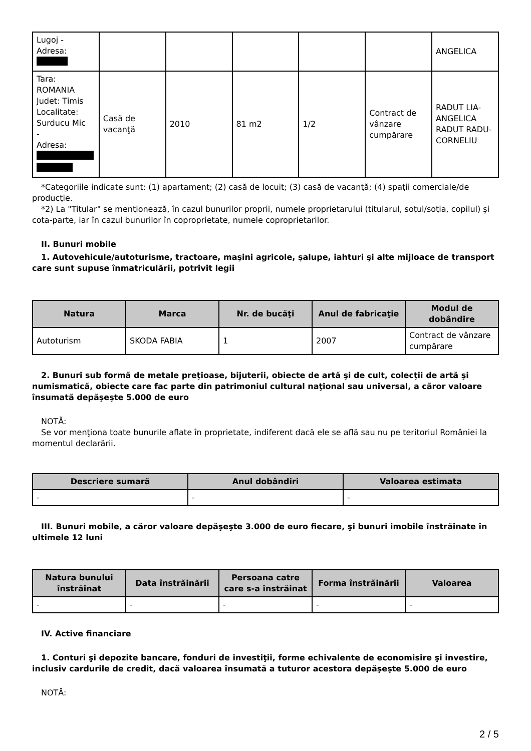| Lugoj - Adresa: | | | | | | ANGELICA |
| Tara: ROMANIA Judet: Timis Localitate: Surducu Mic - Adresa: | Casă de vacanţă | 2010 | 81 m2 | 1/2 | Contract de vânzare cumpărare | RADUT LIA-ANGELICA RADUT RADU-CORNELIU |
*Categoriile indicate sunt: (1) apartament; (2) casă de locuit; (3) casă de vacanţă; (4) spaţii comerciale/de producţie.
*2) La "Titular" se menţionează, în cazul bunurilor proprii, numele proprietarului (titularul, soţul/soţia, copilul) și cota-parte, iar în cazul bunurilor în coproprietate, numele coproprietarilor.
II. Bunuri mobile
1. Autovehicule/autoturisme, tractoare, maşini agricole, şalupe, iahturi şi alte mijloace de transport care sunt supuse înmatriculării, potrivit legii
| Natura | Marca | Nr. de bucăţi | Anul de fabricaţie | Modul de dobândire |
| --- | --- | --- | --- | --- |
| Autoturism | SKODA FABIA | 1 | 2007 | Contract de vânzare cumpărare |
2. Bunuri sub formă de metale preţioase, bijuterii, obiecte de artă şi de cult, colecţii de artă şi numismatică, obiecte care fac parte din patrimoniul cultural naţional sau universal, a căror valoare însumată depăşeşte 5.000 de euro
NOTĂ:
Se vor menţiona toate bunurile aflate în proprietate, indiferent dacă ele se află sau nu pe teritoriul României la momentul declarării.
| Descriere sumară | Anul dobândiri | Valoarea estimata |
| --- | --- | --- |
| - | - | - |
III. Bunuri mobile, a căror valoare depăşeşte 3.000 de euro fiecare, şi bunuri imobile înstrăinate în ultimele 12 luni
| Natura bunului înstrăinat | Data înstrăinării | Persoana catre care s-a înstrăinat | Forma înstrăinării | Valoarea |
| --- | --- | --- | --- | --- |
| - | - | - | - | - |
IV. Active financiare
1. Conturi şi depozite bancare, fonduri de investiţii, forme echivalente de economisire şi investire, inclusiv cardurile de credit, dacă valoarea însumată a tuturor acestora depăşeşte 5.000 de euro
NOTĂ:
2 / 5